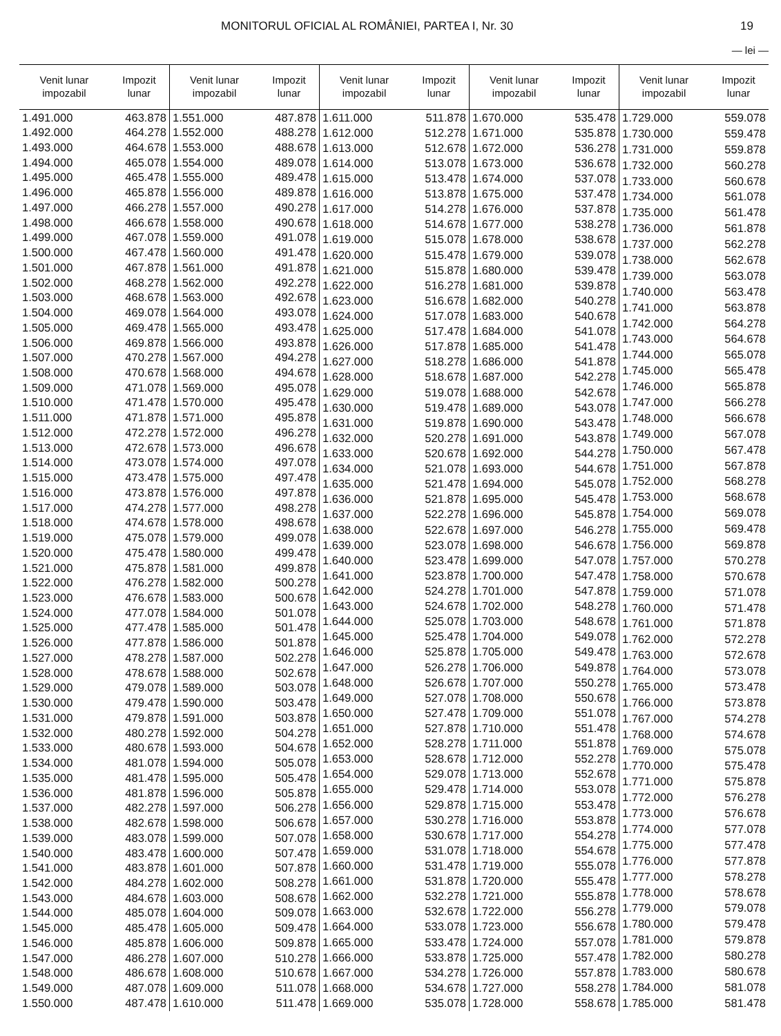MONITORUL OFICIAL AL ROMÂNIEI, PARTEA I, Nr. 30 19
— lei —
| Venit lunar impozabil | Impozit lunar |
| --- | --- |
| 1.491.000 | 463.878 |
| 1.492.000 | 464.278 |
| 1.493.000 | 464.678 |
| 1.494.000 | 465.078 |
| 1.495.000 | 465.478 |
| 1.496.000 | 465.878 |
| 1.497.000 | 466.278 |
| 1.498.000 | 466.678 |
| 1.499.000 | 467.078 |
| 1.500.000 | 467.478 |
| 1.501.000 | 467.878 |
| 1.502.000 | 468.278 |
| 1.503.000 | 468.678 |
| 1.504.000 | 469.078 |
| 1.505.000 | 469.478 |
| 1.506.000 | 469.878 |
| 1.507.000 | 470.278 |
| 1.508.000 | 470.678 |
| 1.509.000 | 471.078 |
| 1.510.000 | 471.478 |
| 1.511.000 | 471.878 |
| 1.512.000 | 472.278 |
| 1.513.000 | 472.678 |
| 1.514.000 | 473.078 |
| 1.515.000 | 473.478 |
| 1.516.000 | 473.878 |
| 1.517.000 | 474.278 |
| 1.518.000 | 474.678 |
| 1.519.000 | 475.078 |
| 1.520.000 | 475.478 |
| 1.521.000 | 475.878 |
| 1.522.000 | 476.278 |
| 1.523.000 | 476.678 |
| 1.524.000 | 477.078 |
| 1.525.000 | 477.478 |
| 1.526.000 | 477.878 |
| 1.527.000 | 478.278 |
| 1.528.000 | 478.678 |
| 1.529.000 | 479.078 |
| 1.530.000 | 479.478 |
| 1.531.000 | 479.878 |
| 1.532.000 | 480.278 |
| 1.533.000 | 480.678 |
| 1.534.000 | 481.078 |
| 1.535.000 | 481.478 |
| 1.536.000 | 481.878 |
| 1.537.000 | 482.278 |
| 1.538.000 | 482.678 |
| 1.539.000 | 483.078 |
| 1.540.000 | 483.478 |
| 1.541.000 | 483.878 |
| 1.542.000 | 484.278 |
| 1.543.000 | 484.678 |
| 1.544.000 | 485.078 |
| 1.545.000 | 485.478 |
| 1.546.000 | 485.878 |
| 1.547.000 | 486.278 |
| 1.548.000 | 486.678 |
| 1.549.000 | 487.078 |
| 1.550.000 | 487.478 |
| Venit lunar impozabil | Impozit lunar |
| --- | --- |
| 1.551.000 | 487.878 |
| 1.552.000 | 488.278 |
| 1.553.000 | 488.678 |
| 1.554.000 | 489.078 |
| 1.555.000 | 489.478 |
| 1.556.000 | 489.878 |
| 1.557.000 | 490.278 |
| 1.558.000 | 490.678 |
| 1.559.000 | 491.078 |
| 1.560.000 | 491.478 |
| 1.561.000 | 491.878 |
| 1.562.000 | 492.278 |
| 1.563.000 | 492.678 |
| 1.564.000 | 493.078 |
| 1.565.000 | 493.478 |
| 1.566.000 | 493.878 |
| 1.567.000 | 494.278 |
| 1.568.000 | 494.678 |
| 1.569.000 | 495.078 |
| 1.570.000 | 495.478 |
| 1.571.000 | 495.878 |
| 1.572.000 | 496.278 |
| 1.573.000 | 496.678 |
| 1.574.000 | 497.078 |
| 1.575.000 | 497.478 |
| 1.576.000 | 497.878 |
| 1.577.000 | 498.278 |
| 1.578.000 | 498.678 |
| 1.579.000 | 499.078 |
| 1.580.000 | 499.478 |
| 1.581.000 | 499.878 |
| 1.582.000 | 500.278 |
| 1.583.000 | 500.678 |
| 1.584.000 | 501.078 |
| 1.585.000 | 501.478 |
| 1.586.000 | 501.878 |
| 1.587.000 | 502.278 |
| 1.588.000 | 502.678 |
| 1.589.000 | 503.078 |
| 1.590.000 | 503.478 |
| 1.591.000 | 503.878 |
| 1.592.000 | 504.278 |
| 1.593.000 | 504.678 |
| 1.594.000 | 505.078 |
| 1.595.000 | 505.478 |
| 1.596.000 | 505.878 |
| 1.597.000 | 506.278 |
| 1.598.000 | 506.678 |
| 1.599.000 | 507.078 |
| 1.600.000 | 507.478 |
| 1.601.000 | 507.878 |
| 1.602.000 | 508.278 |
| 1.603.000 | 508.678 |
| 1.604.000 | 509.078 |
| 1.605.000 | 509.478 |
| 1.606.000 | 509.878 |
| 1.607.000 | 510.278 |
| 1.608.000 | 510.678 |
| 1.609.000 | 511.078 |
| 1.610.000 | 511.478 |
| Venit lunar impozabil | Impozit lunar |
| --- | --- |
| 1.611.000 | 511.878 |
| 1.612.000 | 512.278 |
| 1.613.000 | 512.678 |
| 1.614.000 | 513.078 |
| 1.615.000 | 513.478 |
| 1.616.000 | 513.878 |
| 1.617.000 | 514.278 |
| 1.618.000 | 514.678 |
| 1.619.000 | 515.078 |
| 1.620.000 | 515.478 |
| 1.621.000 | 515.878 |
| 1.622.000 | 516.278 |
| 1.623.000 | 516.678 |
| 1.624.000 | 517.078 |
| 1.625.000 | 517.478 |
| 1.626.000 | 517.878 |
| 1.627.000 | 518.278 |
| 1.628.000 | 518.678 |
| 1.629.000 | 519.078 |
| 1.630.000 | 519.478 |
| 1.631.000 | 519.878 |
| 1.632.000 | 520.278 |
| 1.633.000 | 520.678 |
| 1.634.000 | 521.078 |
| 1.635.000 | 521.478 |
| 1.636.000 | 521.878 |
| 1.637.000 | 522.278 |
| 1.638.000 | 522.678 |
| 1.639.000 | 523.078 |
| 1.640.000 | 523.478 |
| 1.641.000 | 523.878 |
| 1.642.000 | 524.278 |
| 1.643.000 | 524.678 |
| 1.644.000 | 525.078 |
| 1.645.000 | 525.478 |
| 1.646.000 | 525.878 |
| 1.647.000 | 526.278 |
| 1.648.000 | 526.678 |
| 1.649.000 | 527.078 |
| 1.650.000 | 527.478 |
| 1.651.000 | 527.878 |
| 1.652.000 | 528.278 |
| 1.653.000 | 528.678 |
| 1.654.000 | 529.078 |
| 1.655.000 | 529.478 |
| 1.656.000 | 529.878 |
| 1.657.000 | 530.278 |
| 1.658.000 | 530.678 |
| 1.659.000 | 531.078 |
| 1.660.000 | 531.478 |
| 1.661.000 | 531.878 |
| 1.662.000 | 532.278 |
| 1.663.000 | 532.678 |
| 1.664.000 | 533.078 |
| 1.665.000 | 533.478 |
| 1.666.000 | 533.878 |
| 1.667.000 | 534.278 |
| 1.668.000 | 534.678 |
| 1.669.000 | 535.078 |
| Venit lunar impozabil | Impozit lunar |
| --- | --- |
| 1.670.000 | 535.478 |
| 1.671.000 | 535.878 |
| 1.672.000 | 536.278 |
| 1.673.000 | 536.678 |
| 1.674.000 | 537.078 |
| 1.675.000 | 537.478 |
| 1.676.000 | 537.878 |
| 1.677.000 | 538.278 |
| 1.678.000 | 538.678 |
| 1.679.000 | 539.078 |
| 1.680.000 | 539.478 |
| 1.681.000 | 539.878 |
| 1.682.000 | 540.278 |
| 1.683.000 | 540.678 |
| 1.684.000 | 541.078 |
| 1.685.000 | 541.478 |
| 1.686.000 | 541.878 |
| 1.687.000 | 542.278 |
| 1.688.000 | 542.678 |
| 1.689.000 | 543.078 |
| 1.690.000 | 543.478 |
| 1.691.000 | 543.878 |
| 1.692.000 | 544.278 |
| 1.693.000 | 544.678 |
| 1.694.000 | 545.078 |
| 1.695.000 | 545.478 |
| 1.696.000 | 545.878 |
| 1.697.000 | 546.278 |
| 1.698.000 | 546.678 |
| 1.699.000 | 547.078 |
| 1.700.000 | 547.478 |
| 1.701.000 | 547.878 |
| 1.702.000 | 548.278 |
| 1.703.000 | 548.678 |
| 1.704.000 | 549.078 |
| 1.705.000 | 549.478 |
| 1.706.000 | 549.878 |
| 1.707.000 | 550.278 |
| 1.708.000 | 550.678 |
| 1.709.000 | 551.078 |
| 1.710.000 | 551.478 |
| 1.711.000 | 551.878 |
| 1.712.000 | 552.278 |
| 1.713.000 | 552.678 |
| 1.714.000 | 553.078 |
| 1.715.000 | 553.478 |
| 1.716.000 | 553.878 |
| 1.717.000 | 554.278 |
| 1.718.000 | 554.678 |
| 1.719.000 | 555.078 |
| 1.720.000 | 555.478 |
| 1.721.000 | 555.878 |
| 1.722.000 | 556.278 |
| 1.723.000 | 556.678 |
| 1.724.000 | 557.078 |
| 1.725.000 | 557.478 |
| 1.726.000 | 557.878 |
| 1.727.000 | 558.278 |
| 1.728.000 | 558.678 |
| Venit lunar impozabil | Impozit lunar |
| --- | --- |
| 1.729.000 | 559.078 |
| 1.730.000 | 559.478 |
| 1.731.000 | 559.878 |
| 1.732.000 | 560.278 |
| 1.733.000 | 560.678 |
| 1.734.000 | 561.078 |
| 1.735.000 | 561.478 |
| 1.736.000 | 561.878 |
| 1.737.000 | 562.278 |
| 1.738.000 | 562.678 |
| 1.739.000 | 563.078 |
| 1.740.000 | 563.478 |
| 1.741.000 | 563.878 |
| 1.742.000 | 564.278 |
| 1.743.000 | 564.678 |
| 1.744.000 | 565.078 |
| 1.745.000 | 565.478 |
| 1.746.000 | 565.878 |
| 1.747.000 | 566.278 |
| 1.748.000 | 566.678 |
| 1.749.000 | 567.078 |
| 1.750.000 | 567.478 |
| 1.751.000 | 567.878 |
| 1.752.000 | 568.278 |
| 1.753.000 | 568.678 |
| 1.754.000 | 569.078 |
| 1.755.000 | 569.478 |
| 1.756.000 | 569.878 |
| 1.757.000 | 570.278 |
| 1.758.000 | 570.678 |
| 1.759.000 | 571.078 |
| 1.760.000 | 571.478 |
| 1.761.000 | 571.878 |
| 1.762.000 | 572.278 |
| 1.763.000 | 572.678 |
| 1.764.000 | 573.078 |
| 1.765.000 | 573.478 |
| 1.766.000 | 573.878 |
| 1.767.000 | 574.278 |
| 1.768.000 | 574.678 |
| 1.769.000 | 575.078 |
| 1.770.000 | 575.478 |
| 1.771.000 | 575.878 |
| 1.772.000 | 576.278 |
| 1.773.000 | 576.678 |
| 1.774.000 | 577.078 |
| 1.775.000 | 577.478 |
| 1.776.000 | 577.878 |
| 1.777.000 | 578.278 |
| 1.778.000 | 578.678 |
| 1.779.000 | 579.078 |
| 1.780.000 | 579.478 |
| 1.781.000 | 579.878 |
| 1.782.000 | 580.278 |
| 1.783.000 | 580.678 |
| 1.784.000 | 581.078 |
| 1.785.000 | 581.478 |